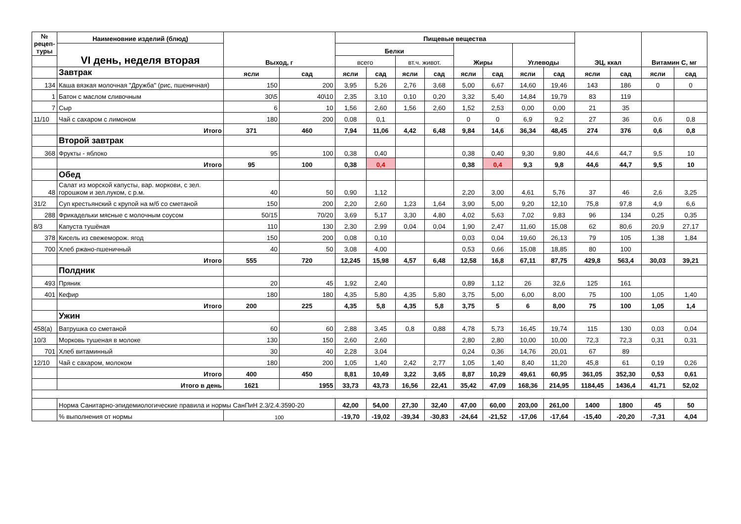| № рецеп-туры | Наименовние изделий (блюд) | Выход, г | | Пищевые вещества | | | | | | | | ЭЦ, ккал | | Витамин С, мг | |
| --- | --- | --- | --- | --- | --- | --- | --- | --- | --- | --- | --- | --- | --- | --- | --- |
| | VI день, неделя вторая | | | Белки | | | | Жиры | | Углеводы | | | | | |
| | | | | всего | | вт.ч. живот. | | | | | | | | | |
| | Завтрак | ясли | сад | ясли | сад | ясли | сад | ясли | сад | ясли | сад | ясли | сад | ясли | сад |
| 134 | Каша вязкая молочная "Дружба" (рис, пшеничная) | 150 | 200 | 3,95 | 5,26 | 2,76 | 3,68 | 5,00 | 6,67 | 14,60 | 19,46 | 143 | 186 | 0 | 0 |
| 1 | Батон с маслом сливочным | 30\5 | 40\10 | 2,35 | 3,10 | 0,10 | 0,20 | 3,32 | 5,40 | 14,84 | 19,79 | 83 | 119 | | |
| 7 | Сыр | 6 | 10 | 1,56 | 2,60 | 1,56 | 2,60 | 1,52 | 2,53 | 0,00 | 0,00 | 21 | 35 | | |
| 11/10 | Чай с сахаром с лимоном | 180 | 200 | 0,08 | 0,1 | | | 0 | 0 | 6,9 | 9,2 | 27 | 36 | 0,6 | 0,8 |
| | Итого | 371 | 460 | 7,94 | 11,06 | 4,42 | 6,48 | 9,84 | 14,6 | 36,34 | 48,45 | 274 | 376 | 0,6 | 0,8 |
| | Второй завтрак | | | | | | | | | | | | | | |
| 368 | Фрукты - яблоко | 95 | 100 | 0,38 | 0,40 | | | 0,38 | 0,40 | 9,30 | 9,80 | 44,6 | 44,7 | 9,5 | 10 |
| | Итого | 95 | 100 | 0,38 | 0,4 | | | 0,38 | 0,4 | 9,3 | 9,8 | 44,6 | 44,7 | 9,5 | 10 |
| | Обед | | | | | | | | | | | | | | |
| 48 | Салат из морской капусты, вар. моркови, с зел. горошком и зел.луком, с р.м. | 40 | 50 | 0,90 | 1,12 | | | 2,20 | 3,00 | 4,61 | 5,76 | 37 | 46 | 2,6 | 3,25 |
| 31/2 | Суп крестьянский с крупой на м/б со сметаной | 150 | 200 | 2,20 | 2,60 | 1,23 | 1,64 | 3,90 | 5,00 | 9,20 | 12,10 | 75,8 | 97,8 | 4,9 | 6,6 |
| 288 | Фрикадельки мясные с молочным соусом | 50/15 | 70/20 | 3,69 | 5,17 | 3,30 | 4,80 | 4,02 | 5,63 | 7,02 | 9,83 | 96 | 134 | 0,25 | 0,35 |
| 8/3 | Капуста тушёная | 110 | 130 | 2,30 | 2,99 | 0,04 | 0,04 | 1,90 | 2,47 | 11,60 | 15,08 | 62 | 80,6 | 20,9 | 27,17 |
| 378 | Кисель из свежеморож. ягод | 150 | 200 | 0,08 | 0,10 | | | 0,03 | 0,04 | 19,60 | 26,13 | 79 | 105 | 1,38 | 1,84 |
| 700 | Хлеб ржано-пшеничный | 40 | 50 | 3,08 | 4,00 | | | 0,53 | 0,66 | 15,08 | 18,85 | 80 | 100 | | |
| | Итого | 555 | 720 | 12,245 | 15,98 | 4,57 | 6,48 | 12,58 | 16,8 | 67,11 | 87,75 | 429,8 | 563,4 | 30,03 | 39,21 |
| | Полдник | | | | | | | | | | | | | | |
| 493 | Пряник | 20 | 45 | 1,92 | 2,40 | | | 0,89 | 1,12 | 26 | 32,6 | 125 | 161 | | |
| 401 | Кефир | 180 | 180 | 4,35 | 5,80 | 4,35 | 5,80 | 3,75 | 5,00 | 6,00 | 8,00 | 75 | 100 | 1,05 | 1,40 |
| | Итого | 200 | 225 | 4,35 | 5,8 | 4,35 | 5,8 | 3,75 | 5 | 6 | 8,00 | 75 | 100 | 1,05 | 1,4 |
| | Ужин | | | | | | | | | | | | | | |
| 458(а) | Ватрушка со сметаной | 60 | 60 | 2,88 | 3,45 | 0,8 | 0,88 | 4,78 | 5,73 | 16,45 | 19,74 | 115 | 130 | 0,03 | 0,04 |
| 10/3 | Морковь тушеная в молоке | 130 | 150 | 2,60 | 2,60 | | | 2,80 | 2,80 | 10,00 | 10,00 | 72,3 | 72,3 | 0,31 | 0,31 |
| 701 | Хлеб витаминный | 30 | 40 | 2,28 | 3,04 | | | 0,24 | 0,36 | 14,76 | 20,01 | 67 | 89 | | |
| 12/10 | Чай с сахаром, молоком | 180 | 200 | 1,05 | 1,40 | 2,42 | 2,77 | 1,05 | 1,40 | 8,40 | 11,20 | 45,8 | 61 | 0,19 | 0,26 |
| | Итого | 400 | 450 | 8,81 | 10,49 | 3,22 | 3,65 | 8,87 | 10,29 | 49,61 | 60,95 | 361,05 | 352,30 | 0,53 | 0,61 |
| | Итого в день | 1621 | 1955 | 33,73 | 43,73 | 16,56 | 22,41 | 35,42 | 47,09 | 168,36 | 214,95 | 1184,45 | 1436,4 | 41,71 | 52,02 |
| | Норма Санитарно-эпидемиологические правила и нормы СанПиН 2.3/2.4.3590-20 | | | 42,00 | 54,00 | 27,30 | 32,40 | 47,00 | 60,00 | 203,00 | 261,00 | 1400 | 1800 | 45 | 50 |
| | % выполнения от нормы | 100 | | -19,70 | -19,02 | -39,34 | -30,83 | -24,64 | -21,52 | -17,06 | -17,64 | -15,40 | -20,20 | -7,31 | 4,04 |